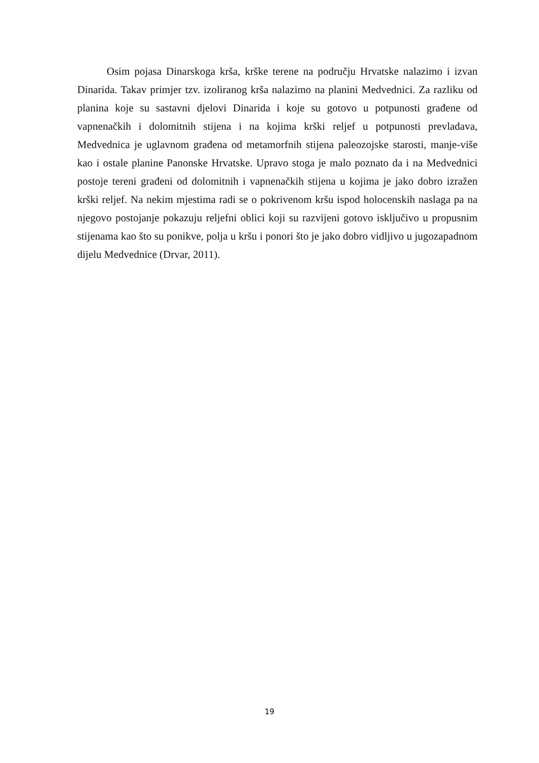Osim pojasa Dinarskoga krša, krške terene na području Hrvatske nalazimo i izvan Dinarida. Takav primjer tzv. izoliranog krša nalazimo na planini Medvednici. Za razliku od planina koje su sastavni djelovi Dinarida i koje su gotovo u potpunosti građene od vapnenačkih i dolomitnih stijena i na kojima krški reljef u potpunosti prevladava, Medvednica je uglavnom građena od metamorfnih stijena paleozojske starosti, manje-više kao i ostale planine Panonske Hrvatske. Upravo stoga je malo poznato da i na Medvednici postoje tereni građeni od dolomitnih i vapnenačkih stijena u kojima je jako dobro izražen krški reljef. Na nekim mjestima radi se o pokrivenom kršu ispod holocenskih naslaga pa na njegovo postojanje pokazuju reljefni oblici koji su razvijeni gotovo isključivo u propusnim stijenama kao što su ponikve, polja u kršu i ponori što je jako dobro vidljivo u jugozapadnom dijelu Medvednice (Drvar, 2011).
19